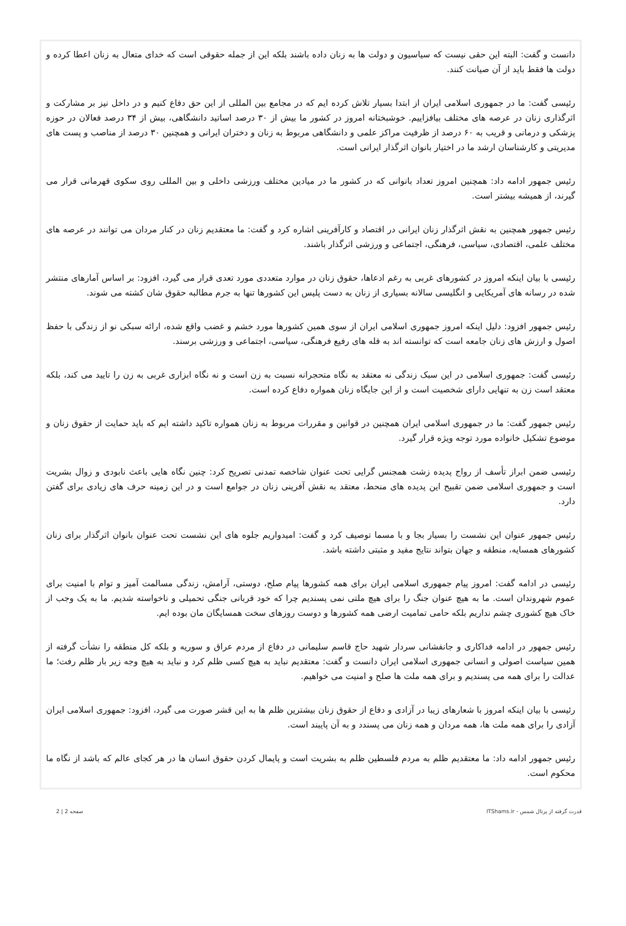دانست و گفت: البته این حقی نیست که سیاسیون و دولت ها به زنان داده باشند بلکه این از جمله حقوقی است که خدای متعال به زنان اعطا کرده و دولت ها فقط باید از آن صیانت کنند.
رئیسی گفت: ما در جمهوری اسلامی ایران از ابتدا بسیار تلاش کرده ایم که در مجامع بین المللی از این حق دفاع کنیم و در داخل نیز بر مشارکت و اثرگذاری زنان در عرصه های مختلف بیافزاییم. خوشبختانه امروز در کشور ما بیش از ۳۰ درصد اساتید دانشگاهی، بیش از ۳۴ درصد فعالان در حوزه پزشکی و درمانی و قریب به ۶۰ درصد از ظرفیت مراکز علمی و دانشگاهی مربوط به زنان و دختران ایرانی و همچنین ۳۰ درصد از مناصب و پست های مدیریتی و کارشناسان ارشد ما در اختیار بانوان اثرگذار ایرانی است.
رئیس جمهور ادامه داد: همچنین امروز تعداد بانوانی که در کشور ما در میادین مختلف ورزشی داخلی و بین المللی روی سکوی قهرمانی قرار می گیرند، از همیشه بیشتر است.
رئیس جمهور همچنین به نقش اثرگذار زنان ایرانی در اقتصاد و کارآفرینی اشاره کرد و گفت: ما معتقدیم زنان در کنار مردان می توانند در عرصه های مختلف علمی، اقتصادی، سیاسی، فرهنگی، اجتماعی و ورزشی اثرگذار باشند.
رئیسی با بیان اینکه امروز در کشورهای غربی به رغم ادعاها، حقوق زنان در موارد متعددی مورد تعدی قرار می گیرد، افزود: بر اساس آمارهای منتشر شده در رسانه های آمریکایی و انگلیسی سالانه بسیاری از زنان به دست پلیس این کشورها تنها به جرم مطالبه حقوق شان کشته می شوند.
رئیس جمهور افزود: دلیل اینکه امروز جمهوری اسلامی ایران از سوی همین کشورها مورد خشم و غضب واقع شده، ارائه سبکی نو از زندگی با حفظ اصول و ارزش های زنان جامعه است که توانسته اند به قله های رفیع فرهنگی، سیاسی، اجتماعی و ورزشی برسند.
رئیسی گفت: جمهوری اسلامی در این سبک زندگی نه معتقد به نگاه متحجرانه نسبت به زن است و نه نگاه ابزاری غربی به زن را تایید می کند، بلکه معتقد است زن به تنهایی دارای شخصیت است و از این جایگاه زنان همواره دفاع کرده است.
رئیس جمهور گفت: ما در جمهوری اسلامی ایران همچنین در قوانین و مقررات مربوط به زنان همواره تاکید داشته ایم که باید حمایت از حقوق زنان و موضوع تشکیل خانواده مورد توجه ویژه قرار گیرد.
رئیسی ضمن ابراز تأسف از رواج پدیده زشت همجنس گرایی تحت عنوان شاخصه تمدنی تصریح کرد: چنین نگاه هایی باعث نابودی و زوال بشریت است و جمهوری اسلامی ضمن تقبیح این پدیده های منحط، معتقد به نقش آفرینی زنان در جوامع است و در این زمینه حرف های زیادی برای گفتن دارد.
رئیس جمهور عنوان این نشست را بسیار بجا و با مسما توصیف کرد و گفت: امیدواریم جلوه های این نشست تحت عنوان بانوان اثرگذار برای زنان کشورهای همسایه، منطقه و جهان بتواند نتایج مفید و مثبتی داشته باشد.
رئیسی در ادامه گفت: امروز پیام جمهوری اسلامی ایران برای همه کشورها پیام صلح، دوستی، آرامش، زندگی مسالمت آمیز و توام با امنیت برای عموم شهروندان است. ما به هیچ عنوان جنگ را برای هیچ ملتی نمی پسندیم چرا که خود قربانی جنگی تحمیلی و ناخواسته شدیم. ما به یک وجب از خاک هیچ کشوری چشم نداریم بلکه حامی تمامیت ارضی همه کشورها و دوست روزهای سخت همسایگان مان بوده ایم.
رئیس جمهور در ادامه فداکاری و جانفشانی سردار شهید حاج قاسم سلیمانی در دفاع از مردم عراق و سوریه و بلکه کل منطقه را نشأت گرفته از همین سیاست اصولی و انسانی جمهوری اسلامی ایران دانست و گفت: معتقدیم نباید به هیچ کسی ظلم کرد و نباید به هیچ وجه زیر بار ظلم رفت؛ ما عدالت را برای همه می پسندیم و برای همه ملت ها صلح و امنیت می خواهیم.
رئیسی با بیان اینکه امروز با شعارهای زیبا در آزادی و دفاع از حقوق زنان بیشترین ظلم ها به این قشر صورت می گیرد، افزود: جمهوری اسلامی ایران آزادی را برای همه ملت ها، همه مردان و همه زنان می پسندد و به آن پایبند است.
رئیس جمهور ادامه داد: ما معتقدیم ظلم به مردم فلسطین ظلم به بشریت است و پایمال کردن حقوق انسان ها در هر کجای عالم که باشد از نگاه ما محکوم است.
قدرت گرفته از پرتال شمس - ITShams.ir صفحه 2 | 2